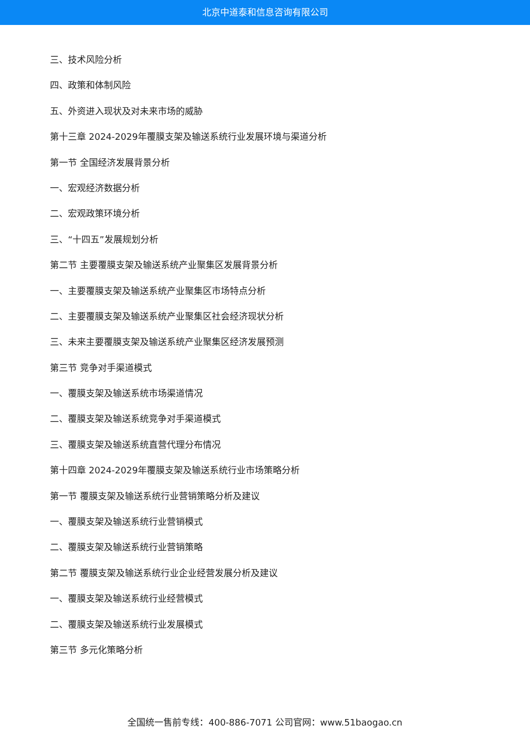北京中道泰和信息咨询有限公司
三、技术风险分析
四、政策和体制风险
五、外资进入现状及对未来市场的威胁
第十三章 2024-2029年覆膜支架及输送系统行业发展环境与渠道分析
第一节 全国经济发展背景分析
一、宏观经济数据分析
二、宏观政策环境分析
三、“十四五”发展规划分析
第二节 主要覆膜支架及输送系统产业聚集区发展背景分析
一、主要覆膜支架及输送系统产业聚集区市场特点分析
二、主要覆膜支架及输送系统产业聚集区社会经济现状分析
三、未来主要覆膜支架及输送系统产业聚集区经济发展预测
第三节 竞争对手渠道模式
一、覆膜支架及输送系统市场渠道情况
二、覆膜支架及输送系统竞争对手渠道模式
三、覆膜支架及输送系统直营代理分布情况
第十四章 2024-2029年覆膜支架及输送系统行业市场策略分析
第一节 覆膜支架及输送系统行业营销策略分析及建议
一、覆膜支架及输送系统行业营销模式
二、覆膜支架及输送系统行业营销策略
第二节 覆膜支架及输送系统行业企业经营发展分析及建议
一、覆膜支架及输送系统行业经营模式
二、覆膜支架及输送系统行业发展模式
第三节 多元化策略分析
全国统一售前专线：400-886-7071 公司官网：www.51baogao.cn